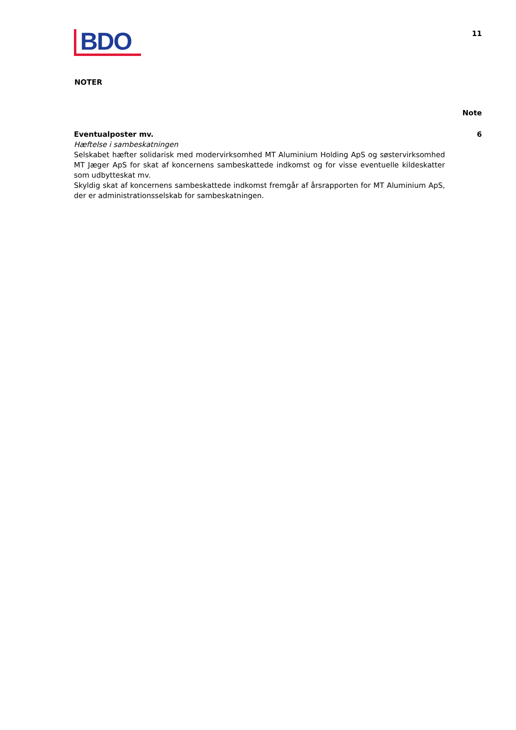BDO
11
NOTER
Note
Eventualposter mv.
Hæftelse i sambeskatningen
Selskabet hæfter solidarisk med modervirksomhed MT Aluminium Holding ApS og søstervirksomhed MT Jæger ApS for skat af koncernens sambeskattede indkomst og for visse eventuelle kildeskatter som udbytteskat mv.
Skyldig skat af koncernens sambeskattede indkomst fremgår af årsrapporten for MT Aluminium ApS, der er administrationsselskab for sambeskatningen.
6